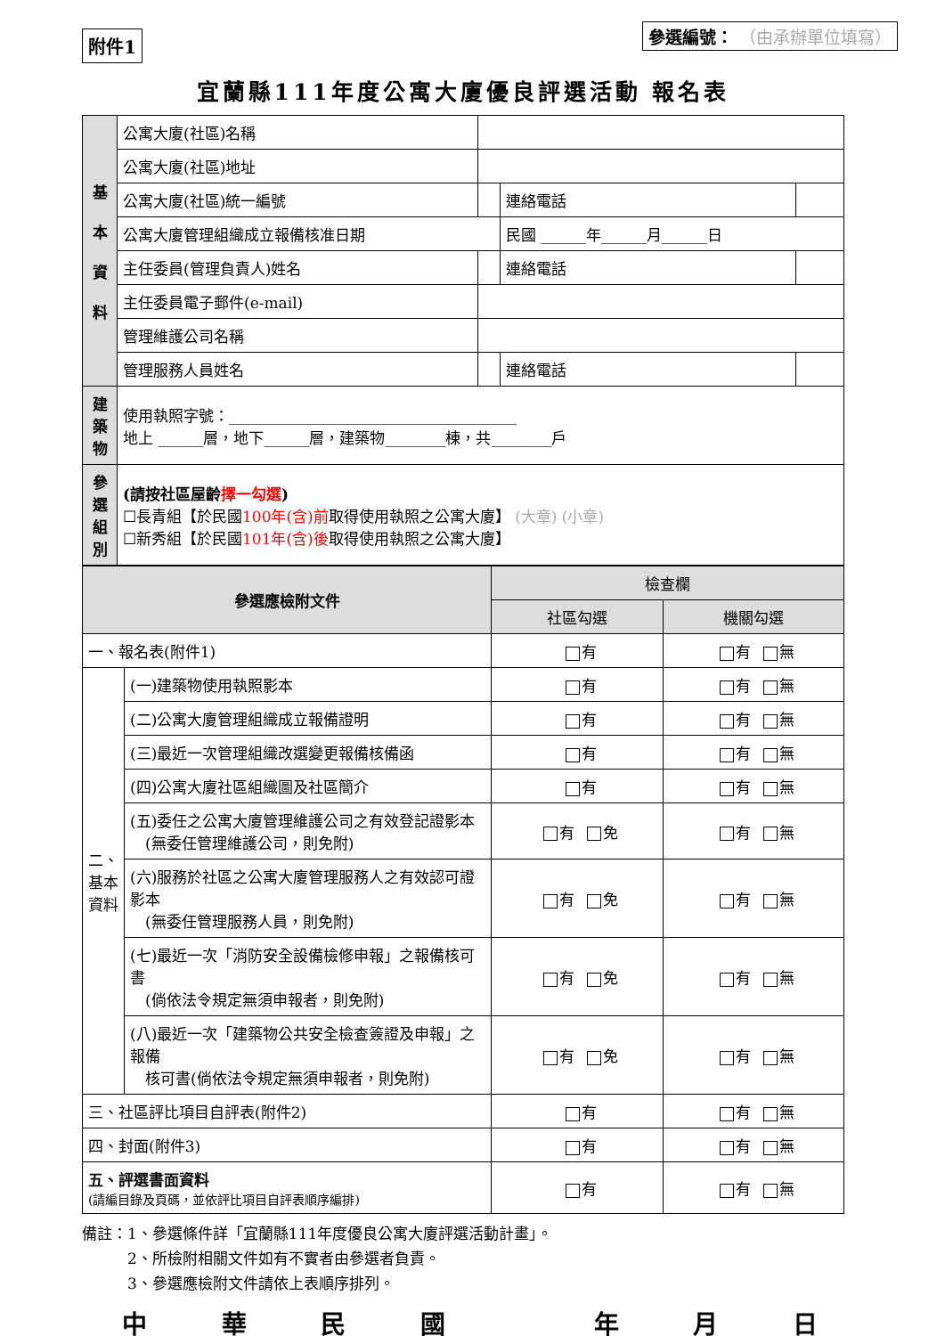附件1
參選編號： （由承辦單位填寫）
宜蘭縣111年度公寓大廈優良評選活動 報名表
| 基 本 資 料 | 公寓大廈(社區)名稱 | | | |
| | 公寓大廈(社區)地址 | | | |
| | 公寓大廈(社區)統一編號 | | 連絡電話 | |
| | 公寓大廈管理組織成立報備核准日期 | | 民國 ______年______月______日 | |
| | 主任委員(管理負責人)姓名 | | 連絡電話 | |
| | 主任委員電子郵件(e-mail) | | | |
| | 管理維護公司名稱 | | | |
| | 管理服務人員姓名 | | 連絡電話 | |
| 建築物 | 使用執照字號：______________________________________ 地上 ______層，地下______層，建築物________棟，共________戶 | | | |
| 參選組別 | (請按社區屋齡 擇一勾選 ) ☐長青組【於民國 100年(含)前 取得使用執照之公寓大廈】 (大章) (小章) ☐新秀組【於民國 101年(含)後 取得使用執照之公寓大廈】 | | | |
| 參選應檢附文件 | | 檢查欄 | |
| --- | --- | --- | --- |
| | | 社區勾選 | 機關勾選 |
| 一、報名表(附件1) | | 有 | 有 無 |
| 二、基本資料 | (一)建築物使用執照影本 | 有 | 有 無 |
| | (二)公寓大廈管理組織成立報備證明 | 有 | 有 無 |
| | (三)最近一次管理組織改選變更報備核備函 | 有 | 有 無 |
| | (四)公寓大廈社區組織圖及社區簡介 | 有 | 有 無 |
| | (五)委任之公寓大廈管理維護公司之有效登記證影本 (無委任管理維護公司，則免附) | 有 免 | 有 無 |
| | (六)服務於社區之公寓大廈管理服務人之有效認可證影本 (無委任管理服務人員，則免附) | 有 免 | 有 無 |
| | (七)最近一次「消防安全設備檢修申報」之報備核可書 (倘依法令規定無須申報者，則免附) | 有 免 | 有 無 |
| | (八)最近一次「建築物公共安全檢查簽證及申報」之報備 核可書(倘依法令規定無須申報者，則免附) | 有 免 | 有 無 |
| 三、社區評比項目自評表(附件2) | | 有 | 有 無 |
| 四、封面(附件3) | | 有 | 有 無 |
| 五、評選書面資料 (請編目錄及頁碼，並依評比項目自評表順序編排) | | 有 | 有 無 |
備註：1、參選條件詳「宜蘭縣111年度優良公寓大廈評選活動計畫」。
　　　2、所檢附相關文件如有不實者由參選者負責。
　　　3、參選應檢附文件請依上表順序排列。
中華民國 年月日